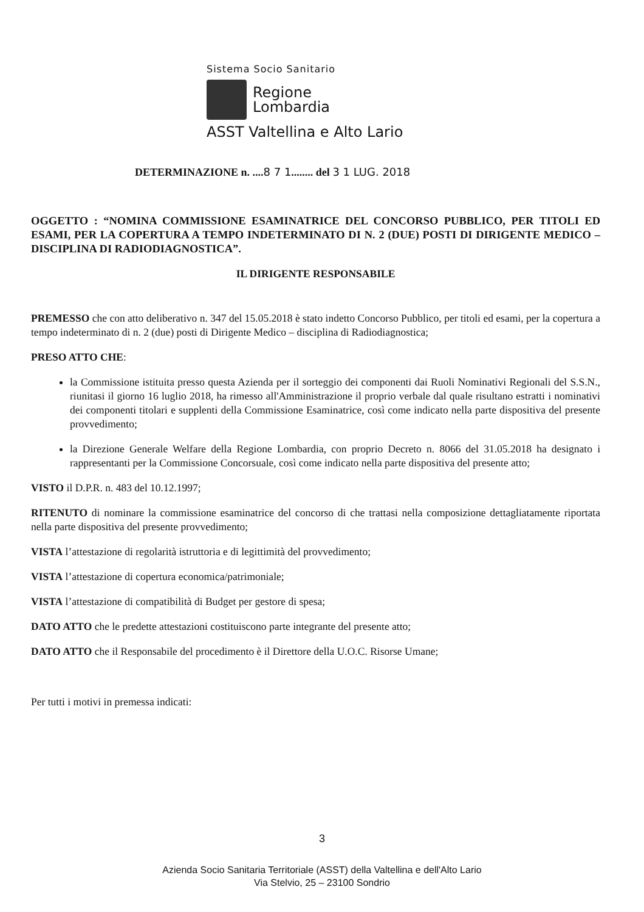Sistema Socio Sanitario
Regione
Lombardia
ASST Valtellina e Alto Lario
DETERMINAZIONE n. ....8 7 1........ del 3 1 LUG. 2018
OGGETTO : “NOMINA COMMISSIONE ESAMINATRICE DEL CONCORSO PUBBLICO, PER TITOLI ED ESAMI, PER LA COPERTURA A TEMPO INDETERMINATO DI N. 2 (DUE) POSTI DI DIRIGENTE MEDICO – DISCIPLINA DI RADIODIAGNOSTICA”.
IL DIRIGENTE RESPONSABILE
PREMESSO che con atto deliberativo n. 347 del 15.05.2018 è stato indetto Concorso Pubblico, per titoli ed esami, per la copertura a tempo indeterminato di n. 2 (due) posti di Dirigente Medico – disciplina di Radiodiagnostica;
PRESO ATTO CHE:
la Commissione istituita presso questa Azienda per il sorteggio dei componenti dai Ruoli Nominativi Regionali del S.S.N., riunitasi il giorno 16 luglio 2018, ha rimesso all'Amministrazione il proprio verbale dal quale risultano estratti i nominativi dei componenti titolari e supplenti della Commissione Esaminatrice, così come indicato nella parte dispositiva del presente provvedimento;
la Direzione Generale Welfare della Regione Lombardia, con proprio Decreto n. 8066 del 31.05.2018 ha designato i rappresentanti per la Commissione Concorsuale, così come indicato nella parte dispositiva del presente atto;
VISTO il D.P.R. n. 483 del 10.12.1997;
RITENUTO di nominare la commissione esaminatrice del concorso di che trattasi nella composizione dettagliatamente riportata nella parte dispositiva del presente provvedimento;
VISTA l’attestazione di regolarità istruttoria e di legittimità del provvedimento;
VISTA l’attestazione di copertura economica/patrimoniale;
VISTA l’attestazione di compatibilità di Budget per gestore di spesa;
DATO ATTO che le predette attestazioni costituiscono parte integrante del presente atto;
DATO ATTO che il Responsabile del procedimento è il Direttore della U.O.C. Risorse Umane;
Per tutti i motivi in premessa indicati:
3
Azienda Socio Sanitaria Territoriale (ASST) della Valtellina e dell'Alto Lario
Via Stelvio, 25 – 23100 Sondrio